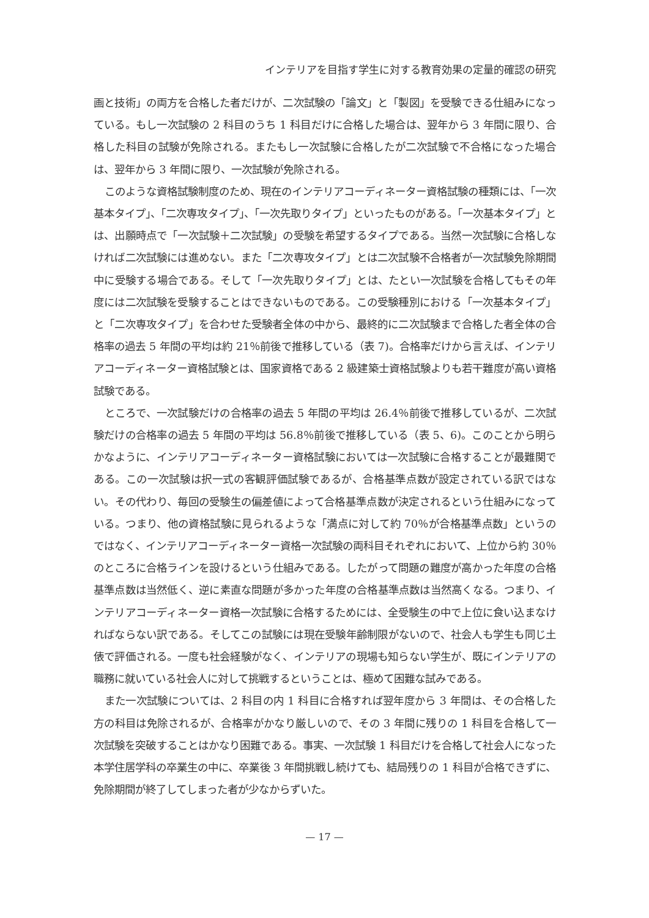インテリアを目指す学生に対する教育効果の定量的確認の研究
画と技術」の両方を合格した者だけが、二次試験の「論文」と「製図」を受験できる仕組みになっている。もし一次試験の 2 科目のうち 1 科目だけに合格した場合は、翌年から 3 年間に限り、合格した科目の試験が免除される。またもし一次試験に合格したが二次試験で不合格になった場合は、翌年から 3 年間に限り、一次試験が免除される。
このような資格試験制度のため、現在のインテリアコーディネーター資格試験の種類には、「一次基本タイプ」、「二次専攻タイプ」、「一次先取りタイプ」といったものがある。「一次基本タイプ」とは、出願時点で「一次試験＋二次試験」の受験を希望するタイプである。当然一次試験に合格しなければ二次試験には進めない。また「二次専攻タイプ」とは二次試験不合格者が一次試験免除期間中に受験する場合である。そして「一次先取りタイプ」とは、たとい一次試験を合格してもその年度には二次試験を受験することはできないものである。この受験種別における「一次基本タイプ」と「二次専攻タイプ」を合わせた受験者全体の中から、最終的に二次試験まで合格した者全体の合格率の過去 5 年間の平均は約 21％前後で推移している（表 7)。合格率だけから言えば、インテリアコーディネーター資格試験とは、国家資格である 2 級建築士資格試験よりも若干難度が高い資格試験である。
ところで、一次試験だけの合格率の過去 5 年間の平均は 26.4％前後で推移しているが、二次試験だけの合格率の過去 5 年間の平均は 56.8％前後で推移している（表 5、6)。このことから明らかなように、インテリアコーディネーター資格試験においては一次試験に合格することが最難関である。この一次試験は択一式の客観評価試験であるが、合格基準点数が設定されている訳ではない。その代わり、毎回の受験生の偏差値によって合格基準点数が決定されるという仕組みになっている。つまり、他の資格試験に見られるような「満点に対して約 70％が合格基準点数」というのではなく、インテリアコーディネーター資格一次試験の両科目それぞれにおいて、上位から約 30％のところに合格ラインを設けるという仕組みである。したがって問題の難度が高かった年度の合格基準点数は当然低く、逆に素直な問題が多かった年度の合格基準点数は当然高くなる。つまり、インテリアコーディネーター資格一次試験に合格するためには、全受験生の中で上位に食い込まなければならない訳である。そしてこの試験には現在受験年齢制限がないので、社会人も学生も同じ土俵で評価される。一度も社会経験がなく、インテリアの現場も知らない学生が、既にインテリアの職務に就いている社会人に対して挑戦するということは、極めて困難な試みである。
また一次試験については、2 科目の内 1 科目に合格すれば翌年度から 3 年間は、その合格した方の科目は免除されるが、合格率がかなり厳しいので、その 3 年間に残りの 1 科目を合格して一次試験を突破することはかなり困難である。事実、一次試験 1 科目だけを合格して社会人になった本学住居学科の卒業生の中に、卒業後 3 年間挑戦し続けても、結局残りの 1 科目が合格できずに、免除期間が終了してしまった者が少なからずいた。
— 17 —